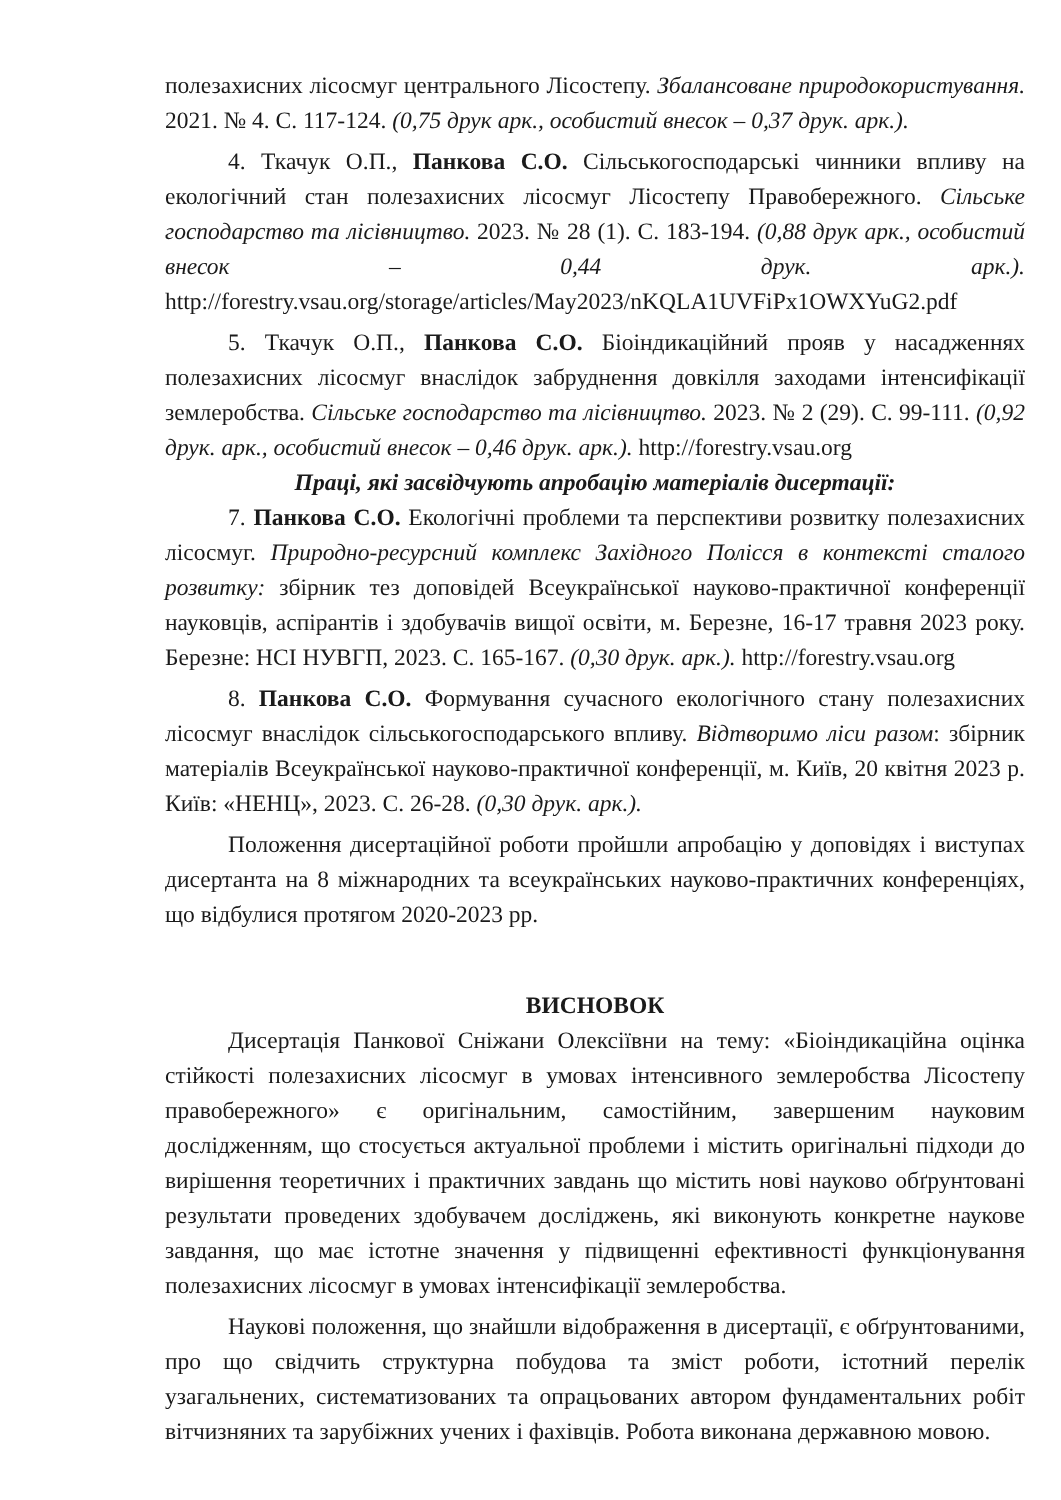полезахисних лісосмуг центрального Лісостепу. Збалансоване природокористування. 2021. № 4. С. 117-124. (0,75 друк арк., особистий внесок – 0,37 друк. арк.).
4. Ткачук О.П., Панкова С.О. Сільськогосподарські чинники впливу на екологічний стан полезахисних лісосмуг Лісостепу Правобережного. Сільське господарство та лісівництво. 2023. № 28 (1). С. 183-194. (0,88 друк арк., особистий внесок – 0,44 друк. арк.). http://forestry.vsau.org/storage/articles/May2023/nKQLA1UVFiPx1OWXYuG2.pdf
5. Ткачук О.П., Панкова С.О. Біоіндикаційний прояв у насадженнях полезахисних лісосмуг внаслідок забруднення довкілля заходами інтенсифікації землеробства. Сільське господарство та лісівництво. 2023. № 2 (29). С. 99-111. (0,92 друк. арк., особистий внесок – 0,46 друк. арк.). http://forestry.vsau.org
Праці, які засвідчують апробацію матеріалів дисертації:
7. Панкова С.О. Екологічні проблеми та перспективи розвитку полезахисних лісосмуг. Природно-ресурсний комплекс Західного Полісся в контексті сталого розвитку: збірник тез доповідей Всеукраїнської науково-практичної конференції науковців, аспірантів і здобувачів вищої освіти, м. Березне, 16-17 травня 2023 року. Березне: НСІ НУВГП, 2023. С. 165-167. (0,30 друк. арк.). http://forestry.vsau.org
8. Панкова С.О. Формування сучасного екологічного стану полезахисних лісосмуг внаслідок сільськогосподарського впливу. Відтворимо ліси разом: збірник матеріалів Всеукраїнської науково-практичної конференції, м. Київ, 20 квітня 2023 р. Київ: «НЕНЦ», 2023. С. 26-28. (0,30 друк. арк.).
Положення дисертаційної роботи пройшли апробацію у доповідях і виступах дисертанта на 8 міжнародних та всеукраїнських науково-практичних конференціях, що відбулися протягом 2020-2023 рр.
ВИСНОВОК
Дисертація Панкової Сніжани Олексіївни на тему: «Біоіндикаційна оцінка стійкості полезахисних лісосмуг в умовах інтенсивного землеробства Лісостепу правобережного» є оригінальним, самостійним, завершеним науковим дослідженням, що стосується актуальної проблеми і містить оригінальні підходи до вирішення теоретичних і практичних завдань що містить нові науково обґрунтовані результати проведених здобувачем досліджень, які виконують конкретне наукове завдання, що має істотне значення у підвищенні ефективності функціонування полезахисних лісосмуг в умовах інтенсифікації землеробства.
Наукові положення, що знайшли відображення в дисертації, є обґрунтованими, про що свідчить структурна побудова та зміст роботи, істотний перелік узагальнених, систематизованих та опрацьованих автором фундаментальних робіт вітчизняних та зарубіжних учених і фахівців. Робота виконана державною мовою.